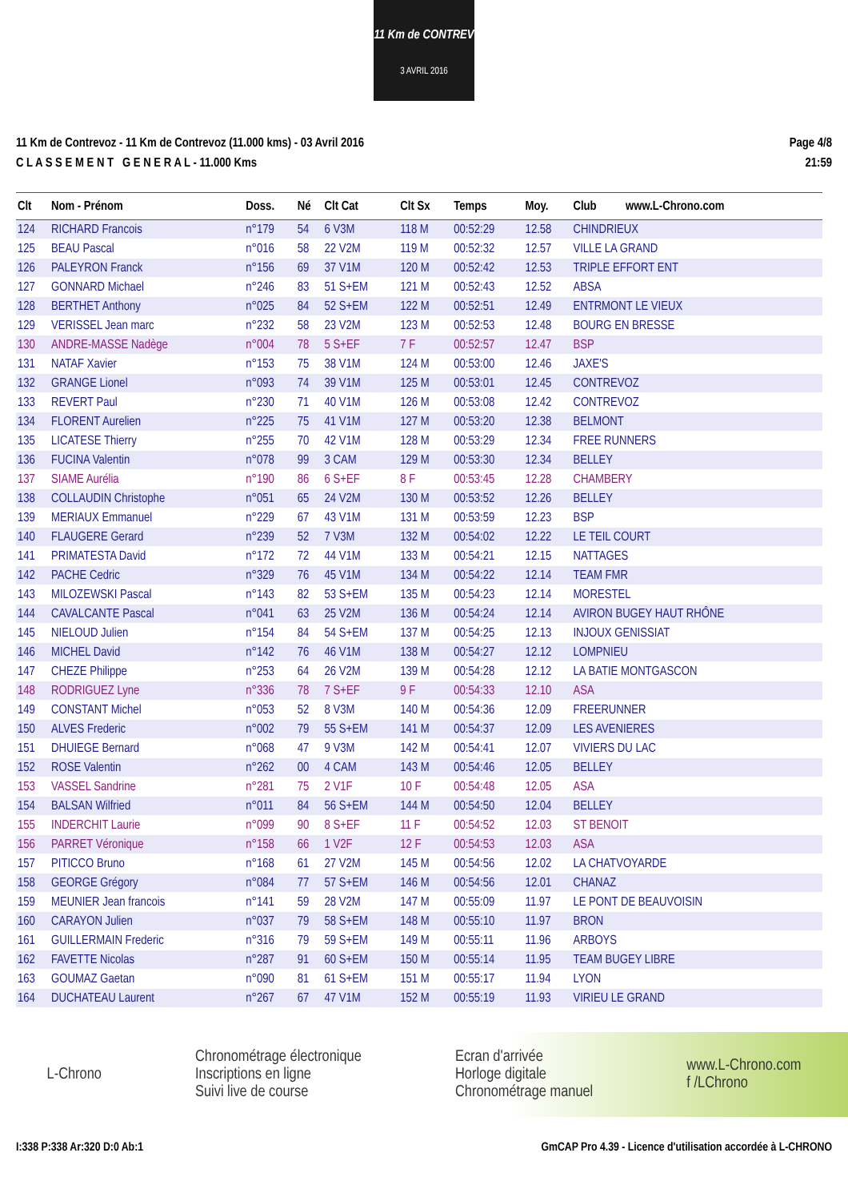11 Km de CONTREV
3 AVRIL 2016
11 Km de Contrevoz - 11 Km de Contrevoz (11.000 kms) - 03 Avril 2016
C L A S S E M E N T G E N E R A L - 11.000 Kms
Page 4/8
21:59
| Clt | Nom - Prénom | Doss. | Né | Clt Cat | Clt Sx | Temps | Moy. | Club www.L-Chrono.com |
| --- | --- | --- | --- | --- | --- | --- | --- | --- |
| 124 | RICHARD Francois | n°179 | 54 | 6 V3M | 118 M | 00:52:29 | 12.58 | CHINDRIEUX |
| 125 | BEAU Pascal | n°016 | 58 | 22 V2M | 119 M | 00:52:32 | 12.57 | VILLE LA GRAND |
| 126 | PALEYRON Franck | n°156 | 69 | 37 V1M | 120 M | 00:52:42 | 12.53 | TRIPLE EFFORT ENT |
| 127 | GONNARD Michael | n°246 | 83 | 51 S+EM | 121 M | 00:52:43 | 12.52 | ABSA |
| 128 | BERTHET Anthony | n°025 | 84 | 52 S+EM | 122 M | 00:52:51 | 12.49 | ENTRMONT LE VIEUX |
| 129 | VERISSEL Jean marc | n°232 | 58 | 23 V2M | 123 M | 00:52:53 | 12.48 | BOURG EN BRESSE |
| 130 | ANDRE-MASSE Nadège | n°004 | 78 | 5 S+EF | 7 F | 00:52:57 | 12.47 | BSP |
| 131 | NATAF Xavier | n°153 | 75 | 38 V1M | 124 M | 00:53:00 | 12.46 | JAXE'S |
| 132 | GRANGE Lionel | n°093 | 74 | 39 V1M | 125 M | 00:53:01 | 12.45 | CONTREVOZ |
| 133 | REVERT Paul | n°230 | 71 | 40 V1M | 126 M | 00:53:08 | 12.42 | CONTREVOZ |
| 134 | FLORENT Aurelien | n°225 | 75 | 41 V1M | 127 M | 00:53:20 | 12.38 | BELMONT |
| 135 | LICATESE Thierry | n°255 | 70 | 42 V1M | 128 M | 00:53:29 | 12.34 | FREE RUNNERS |
| 136 | FUCINA Valentin | n°078 | 99 | 3 CAM | 129 M | 00:53:30 | 12.34 | BELLEY |
| 137 | SIAME Aurélia | n°190 | 86 | 6 S+EF | 8 F | 00:53:45 | 12.28 | CHAMBERY |
| 138 | COLLAUDIN Christophe | n°051 | 65 | 24 V2M | 130 M | 00:53:52 | 12.26 | BELLEY |
| 139 | MERIAUX Emmanuel | n°229 | 67 | 43 V1M | 131 M | 00:53:59 | 12.23 | BSP |
| 140 | FLAUGERE Gerard | n°239 | 52 | 7 V3M | 132 M | 00:54:02 | 12.22 | LE TEIL COURT |
| 141 | PRIMATESTA David | n°172 | 72 | 44 V1M | 133 M | 00:54:21 | 12.15 | NATTAGES |
| 142 | PACHE Cedric | n°329 | 76 | 45 V1M | 134 M | 00:54:22 | 12.14 | TEAM FMR |
| 143 | MILOZEWSKI Pascal | n°143 | 82 | 53 S+EM | 135 M | 00:54:23 | 12.14 | MORESTEL |
| 144 | CAVALCANTE Pascal | n°041 | 63 | 25 V2M | 136 M | 00:54:24 | 12.14 | AVIRON BUGEY HAUT RHÔNE |
| 145 | NIELOUD Julien | n°154 | 84 | 54 S+EM | 137 M | 00:54:25 | 12.13 | INJOUX GENISSIAT |
| 146 | MICHEL David | n°142 | 76 | 46 V1M | 138 M | 00:54:27 | 12.12 | LOMPNIEU |
| 147 | CHEZE Philippe | n°253 | 64 | 26 V2M | 139 M | 00:54:28 | 12.12 | LA BATIE MONTGASCON |
| 148 | RODRIGUEZ Lyne | n°336 | 78 | 7 S+EF | 9 F | 00:54:33 | 12.10 | ASA |
| 149 | CONSTANT Michel | n°053 | 52 | 8 V3M | 140 M | 00:54:36 | 12.09 | FREERUNNER |
| 150 | ALVES Frederic | n°002 | 79 | 55 S+EM | 141 M | 00:54:37 | 12.09 | LES AVENIERES |
| 151 | DHUIEGE Bernard | n°068 | 47 | 9 V3M | 142 M | 00:54:41 | 12.07 | VIVIERS DU LAC |
| 152 | ROSE Valentin | n°262 | 00 | 4 CAM | 143 M | 00:54:46 | 12.05 | BELLEY |
| 153 | VASSEL Sandrine | n°281 | 75 | 2 V1F | 10 F | 00:54:48 | 12.05 | ASA |
| 154 | BALSAN Wilfried | n°011 | 84 | 56 S+EM | 144 M | 00:54:50 | 12.04 | BELLEY |
| 155 | INDERCHIT Laurie | n°099 | 90 | 8 S+EF | 11 F | 00:54:52 | 12.03 | ST BENOIT |
| 156 | PARRET Véronique | n°158 | 66 | 1 V2F | 12 F | 00:54:53 | 12.03 | ASA |
| 157 | PITICCO Bruno | n°168 | 61 | 27 V2M | 145 M | 00:54:56 | 12.02 | LA CHATVOYARDE |
| 158 | GEORGE Grégory | n°084 | 77 | 57 S+EM | 146 M | 00:54:56 | 12.01 | CHANAZ |
| 159 | MEUNIER Jean francois | n°141 | 59 | 28 V2M | 147 M | 00:55:09 | 11.97 | LE PONT DE BEAUVOISIN |
| 160 | CARAYON Julien | n°037 | 79 | 58 S+EM | 148 M | 00:55:10 | 11.97 | BRON |
| 161 | GUILLERMAIN Frederic | n°316 | 79 | 59 S+EM | 149 M | 00:55:11 | 11.96 | ARBOYS |
| 162 | FAVETTE Nicolas | n°287 | 91 | 60 S+EM | 150 M | 00:55:14 | 11.95 | TEAM BUGEY LIBRE |
| 163 | GOUMAZ Gaetan | n°090 | 81 | 61 S+EM | 151 M | 00:55:17 | 11.94 | LYON |
| 164 | DUCHATEAU Laurent | n°267 | 67 | 47 V1M | 152 M | 00:55:19 | 11.93 | VIRIEU LE GRAND |
L-Chrono
Chronométrage électronique
Inscriptions en ligne
Suivi live de course
Ecran d'arrivée
Horloge digitale
Chronométrage manuel
www.L-Chrono.com
f /LChrono
I:338 P:338 Ar:320 D:0 Ab:1 GmCAP Pro 4.39 - Licence d'utilisation accordée à L-CHRONO